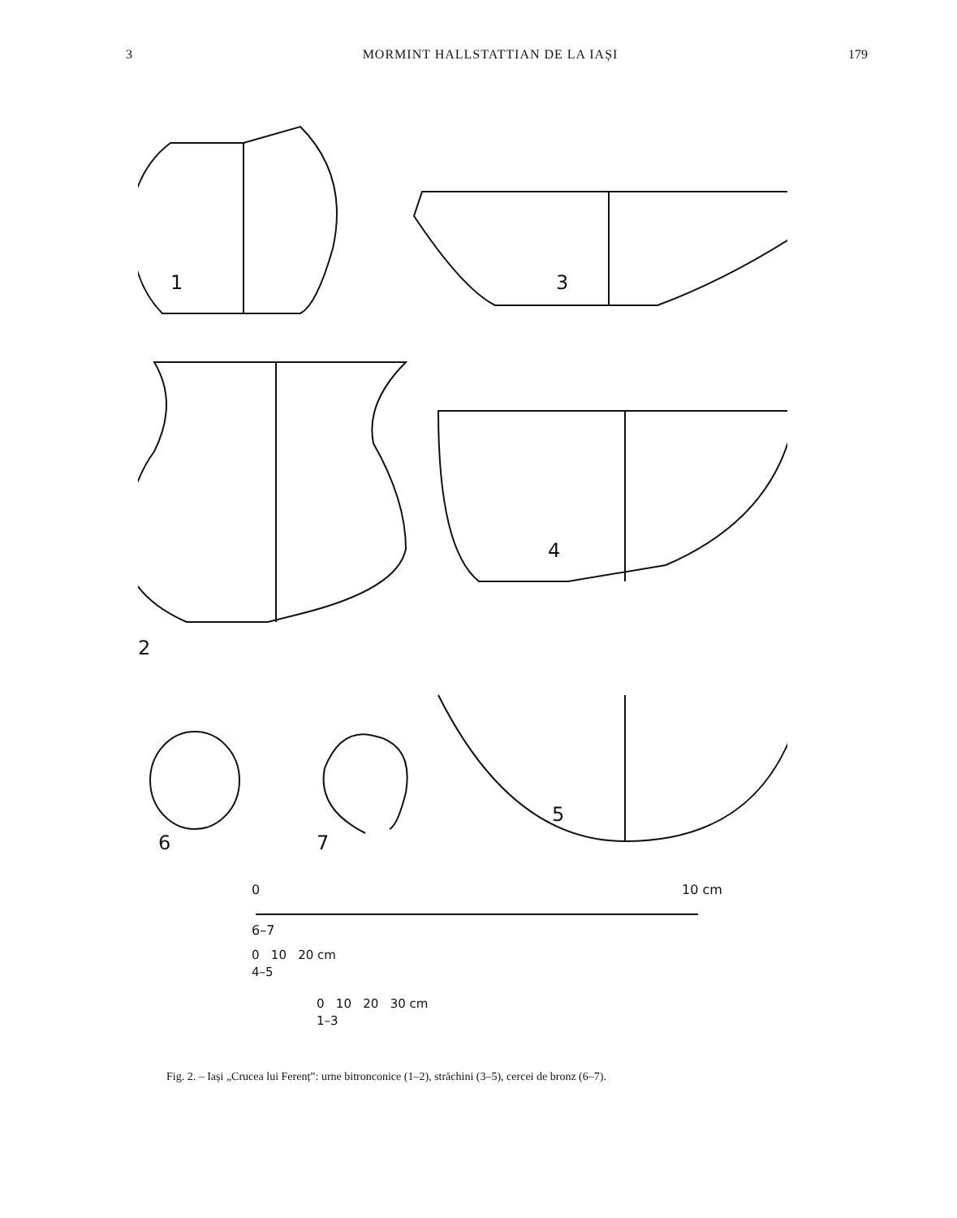3 MORMINT HALLSTATTIAN DE LA IAȘI 179
1
3
2
4
5
6
7
0
10 cm
6–7
0 10 20 cm
4–5
0 10 20 30 cm
1–3
Fig. 2. – Iași „Crucea lui Ferenț”: urne bitronconice (1–2), străchini (3–5), cercei de bronz (6–7).